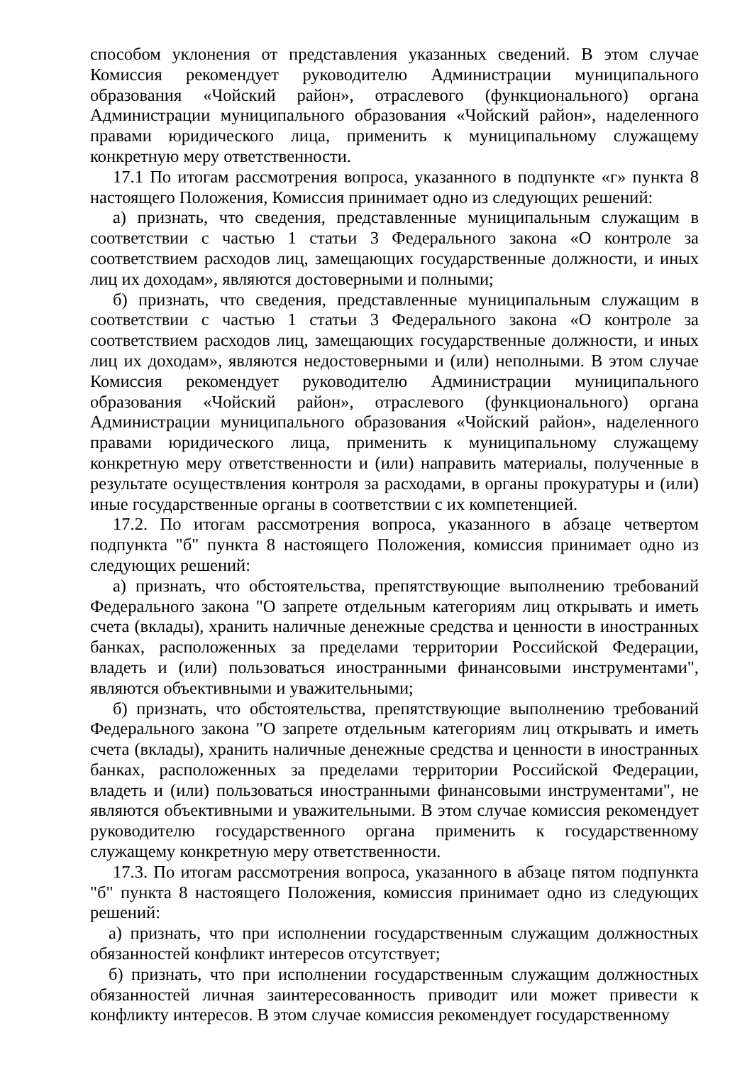способом уклонения от представления указанных сведений. В этом случае Комиссия рекомендует руководителю Администрации муниципального образования «Чойский район», отраслевого (функционального) органа Администрации муниципального образования «Чойский район», наделенного правами юридического лица, применить к муниципальному служащему конкретную меру ответственности.
17.1 По итогам рассмотрения вопроса, указанного в подпункте «г» пункта 8 настоящего Положения, Комиссия принимает одно из следующих решений:
а) признать, что сведения, представленные муниципальным служащим в соответствии с частью 1 статьи 3 Федерального закона «О контроле за соответствием расходов лиц, замещающих государственные должности, и иных лиц их доходам», являются достоверными и полными;
б) признать, что сведения, представленные муниципальным служащим в соответствии с частью 1 статьи 3 Федерального закона «О контроле за соответствием расходов лиц, замещающих государственные должности, и иных лиц их доходам», являются недостоверными и (или) неполными. В этом случае Комиссия рекомендует руководителю Администрации муниципального образования «Чойский район», отраслевого (функционального) органа Администрации муниципального образования «Чойский район», наделенного правами юридического лица, применить к муниципальному служащему конкретную меру ответственности и (или) направить материалы, полученные в результате осуществления контроля за расходами, в органы прокуратуры и (или) иные государственные органы в соответствии с их компетенцией.
17.2. По итогам рассмотрения вопроса, указанного в абзаце четвертом подпункта "б" пункта 8 настоящего Положения, комиссия принимает одно из следующих решений:
а) признать, что обстоятельства, препятствующие выполнению требований Федерального закона "О запрете отдельным категориям лиц открывать и иметь счета (вклады), хранить наличные денежные средства и ценности в иностранных банках, расположенных за пределами территории Российской Федерации, владеть и (или) пользоваться иностранными финансовыми инструментами", являются объективными и уважительными;
б) признать, что обстоятельства, препятствующие выполнению требований Федерального закона "О запрете отдельным категориям лиц открывать и иметь счета (вклады), хранить наличные денежные средства и ценности в иностранных банках, расположенных за пределами территории Российской Федерации, владеть и (или) пользоваться иностранными финансовыми инструментами", не являются объективными и уважительными. В этом случае комиссия рекомендует руководителю государственного органа применить к государственному служащему конкретную меру ответственности.
17.3. По итогам рассмотрения вопроса, указанного в абзаце пятом подпункта "б" пункта 8 настоящего Положения, комиссия принимает одно из следующих решений:
а) признать, что при исполнении государственным служащим должностных обязанностей конфликт интересов отсутствует;
б) признать, что при исполнении государственным служащим должностных обязанностей личная заинтересованность приводит или может привести к конфликту интересов. В этом случае комиссия рекомендует государственному